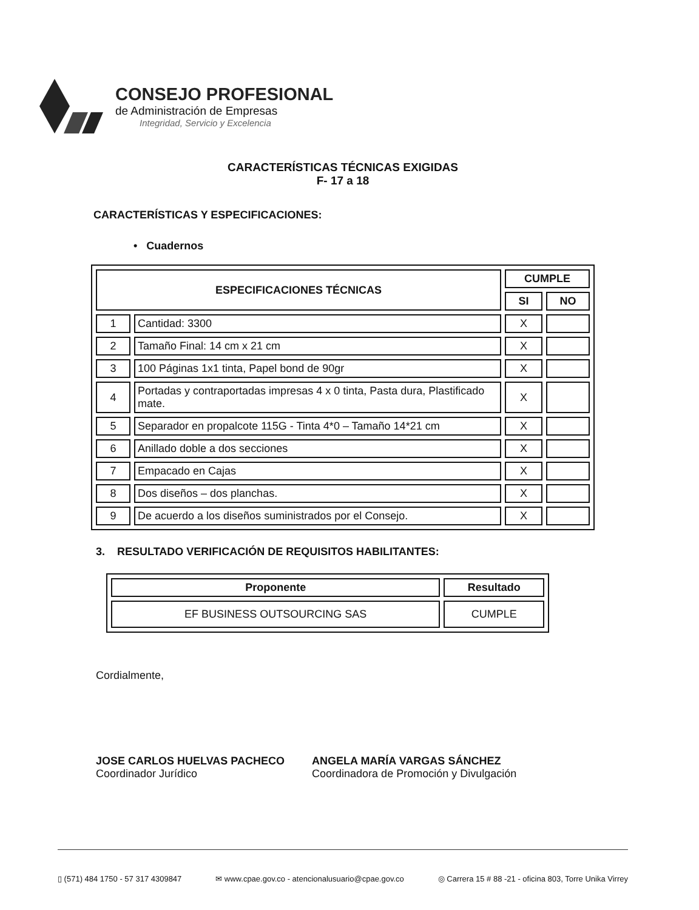CONSEJO PROFESIONAL
de Administración de Empresas
Integridad, Servicio y Excelencia
CARACTERÍSTICAS TÉCNICAS EXIGIDAS
F- 17 a 18
CARACTERÍSTICAS Y ESPECIFICACIONES:
• Cuadernos
| ESPECIFICACIONES TÉCNICAS | | CUMPLE | |
| --- | --- | --- | --- |
| | | SI | NO |
| 1 | Cantidad: 3300 | X | |
| 2 | Tamaño Final: 14 cm x 21 cm | X | |
| 3 | 100 Páginas 1x1 tinta, Papel bond de 90gr | X | |
| 4 | Portadas y contraportadas impresas 4 x 0 tinta, Pasta dura, Plastificado mate. | X | |
| 5 | Separador en propalcote 115G - Tinta 4*0 – Tamaño 14*21 cm | X | |
| 6 | Anillado doble a dos secciones | X | |
| 7 | Empacado en Cajas | X | |
| 8 | Dos diseños – dos planchas. | X | |
| 9 | De acuerdo a los diseños suministrados por el Consejo. | X | |
3. RESULTADO VERIFICACIÓN DE REQUISITOS HABILITANTES:
| Proponente | Resultado |
| --- | --- |
| EF BUSINESS OUTSOURCING SAS | CUMPLE |
Cordialmente,
JOSE CARLOS HUELVAS PACHECO
Coordinador Jurídico
ANGELA MARÍA VARGAS SÁNCHEZ
Coordinadora de Promoción y Divulgación
▯ (571) 484 1750 - 57 317 4309847 ✉ www.cpae.gov.co - atencionalusuario@cpae.gov.co ◎ Carrera 15 # 88 -21 - oficina 803, Torre Unika Virrey